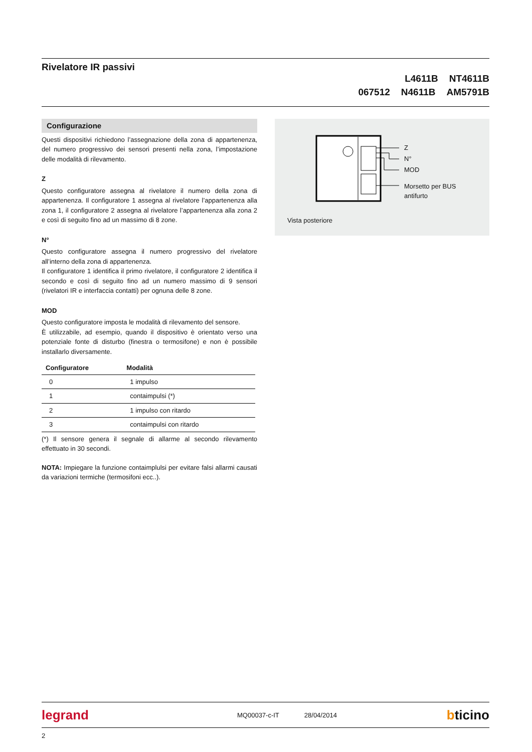Rivelatore IR passivi
L4611B NT4611B
067512 N4611B AM5791B
Configurazione
Questi dispositivi richiedono l’assegnazione della zona di appartenenza, del numero progressivo dei sensori presenti nella zona, l’impostazione delle modalità di rilevamento.
Z
Questo configuratore assegna al rivelatore il numero della zona di appartenenza. Il configuratore 1 assegna al rivelatore l’appartenenza alla zona 1, il configuratore 2 assegna al rivelatore l’appartenenza alla zona 2 e così di seguito fino ad un massimo di 8 zone.
N°
Questo configuratore assegna il numero progressivo del rivelatore all’interno della zona di appartenenza.
Il configuratore 1 identifica il primo rivelatore, il configuratore 2 identifica il secondo e così di seguito fino ad un numero massimo di 9 sensori (rivelatori IR e interfaccia contatti) per ognuna delle 8 zone.
MOD
Questo configuratore imposta le modalità di rilevamento del sensore.
È utilizzabile, ad esempio, quando il dispositivo è orientato verso una potenziale fonte di disturbo (finestra o termosifone) e non è possibile installarlo diversamente.
| Configuratore | Modalità |
| --- | --- |
| 0 | 1 impulso |
| 1 | contaimpulsi (*) |
| 2 | 1 impulso con ritardo |
| 3 | contaimpulsi con ritardo |
(*) Il sensore genera il segnale di allarme al secondo rilevamento effettuato in 30 secondi.
NOTA: Impiegare la funzione contaimplulsi per evitare falsi allarmi causati da variazioni termiche (termosifoni ecc..).
Z
N°
MOD
Morsetto per BUS
antifurto
Vista posteriore
legrand MQ00037-c-IT 28/04/2014 bticino
2